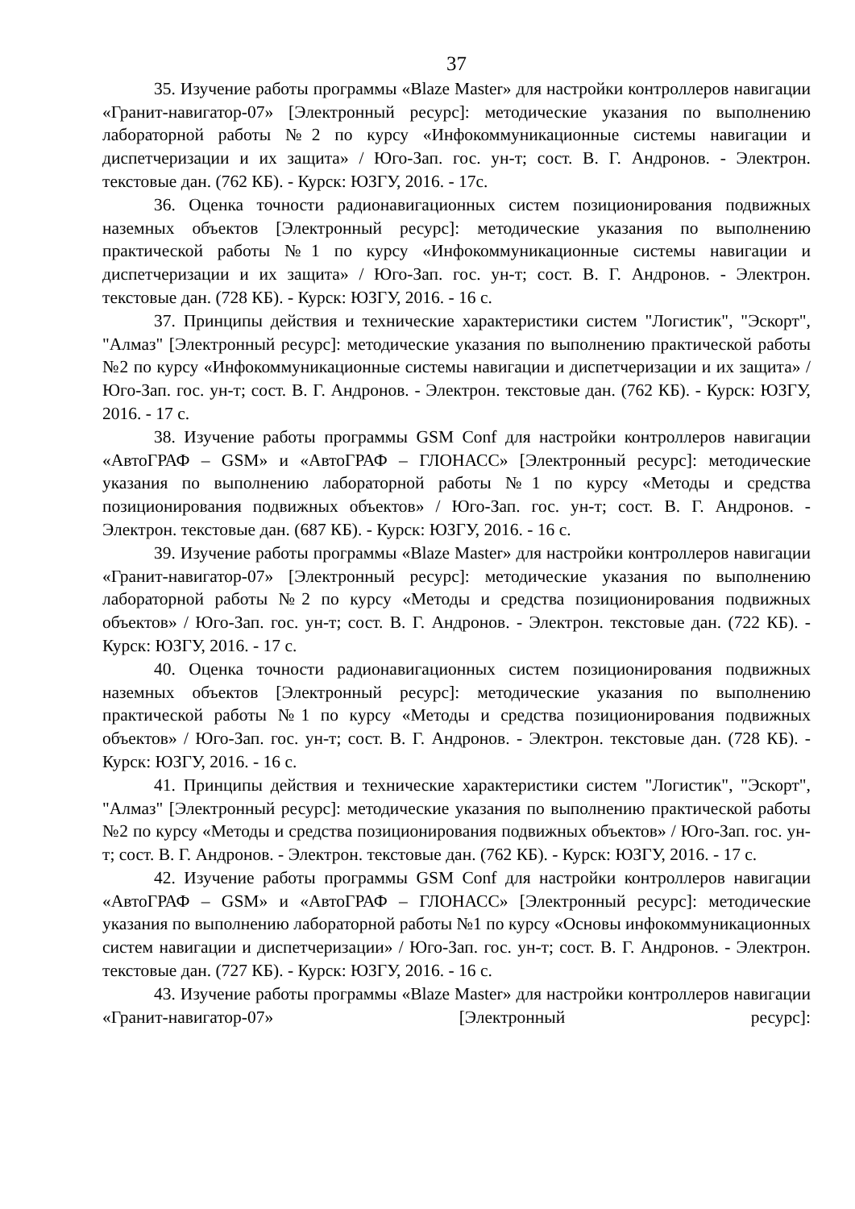37
35. Изучение работы программы «Blaze Master» для настройки контроллеров навигации «Гранит-навигатор-07» [Электронный ресурс]: методические указания по выполнению лабораторной работы №2 по курсу «Инфокоммуникационные системы навигации и диспетчеризации и их защита» / Юго-Зап. гос. ун-т; сост. В. Г. Андронов. - Электрон. текстовые дан. (762 КБ). - Курск: ЮЗГУ, 2016. - 17с.
36. Оценка точности радионавигационных систем позиционирования подвижных наземных объектов [Электронный ресурс]: методические указания по выполнению практической работы №1 по курсу «Инфокоммуникационные системы навигации и диспетчеризации и их защита» / Юго-Зап. гос. ун-т; сост. В. Г. Андронов. - Электрон. текстовые дан. (728 КБ). - Курск: ЮЗГУ, 2016. - 16 с.
37. Принципы действия и технические характеристики систем "Логистик", "Эскорт", "Алмаз" [Электронный ресурс]: методические указания по выполнению практической работы №2 по курсу «Инфокоммуникационные системы навигации и диспетчеризации и их защита» / Юго-Зап. гос. ун-т; сост. В. Г. Андронов. - Электрон. текстовые дан. (762 КБ). - Курск: ЮЗГУ, 2016. - 17 с.
38. Изучение работы программы GSM Conf для настройки контроллеров навигации «АвтоГРАФ – GSM» и «АвтоГРАФ – ГЛОНАСС» [Электронный ресурс]: методические указания по выполнению лабораторной работы №1 по курсу «Методы и средства позиционирования подвижных объектов» / Юго-Зап. гос. ун-т; сост. В. Г. Андронов. - Электрон. текстовые дан. (687 КБ). - Курск: ЮЗГУ, 2016. - 16 с.
39. Изучение работы программы «Blaze Master» для настройки контроллеров навигации «Гранит-навигатор-07» [Электронный ресурс]: методические указания по выполнению лабораторной работы №2 по курсу «Методы и средства позиционирования подвижных объектов» / Юго-Зап. гос. ун-т; сост. В. Г. Андронов. - Электрон. текстовые дан. (722 КБ). - Курск: ЮЗГУ, 2016. - 17 с.
40. Оценка точности радионавигационных систем позиционирования подвижных наземных объектов [Электронный ресурс]: методические указания по выполнению практической работы №1 по курсу «Методы и средства позиционирования подвижных объектов» / Юго-Зап. гос. ун-т; сост. В. Г. Андронов. - Электрон. текстовые дан. (728 КБ). - Курск: ЮЗГУ, 2016. - 16 с.
41. Принципы действия и технические характеристики систем "Логистик", "Эскорт", "Алмаз" [Электронный ресурс]: методические указания по выполнению практической работы №2 по курсу «Методы и средства позиционирования подвижных объектов» / Юго-Зап. гос. ун-т; сост. В. Г. Андронов. - Электрон. текстовые дан. (762 КБ). - Курск: ЮЗГУ, 2016. - 17 с.
42. Изучение работы программы GSM Conf для настройки контроллеров навигации «АвтоГРАФ – GSM» и «АвтоГРАФ – ГЛОНАСС» [Электронный ресурс]: методические указания по выполнению лабораторной работы №1 по курсу «Основы инфокоммуникационных систем навигации и диспетчеризации» / Юго-Зап. гос. ун-т; сост. В. Г. Андронов. - Электрон. текстовые дан. (727 КБ). - Курск: ЮЗГУ, 2016. - 16 с.
43. Изучение работы программы «Blaze Master» для настройки контроллеров навигации «Гранит-навигатор-07» [Электронный ресурс]: